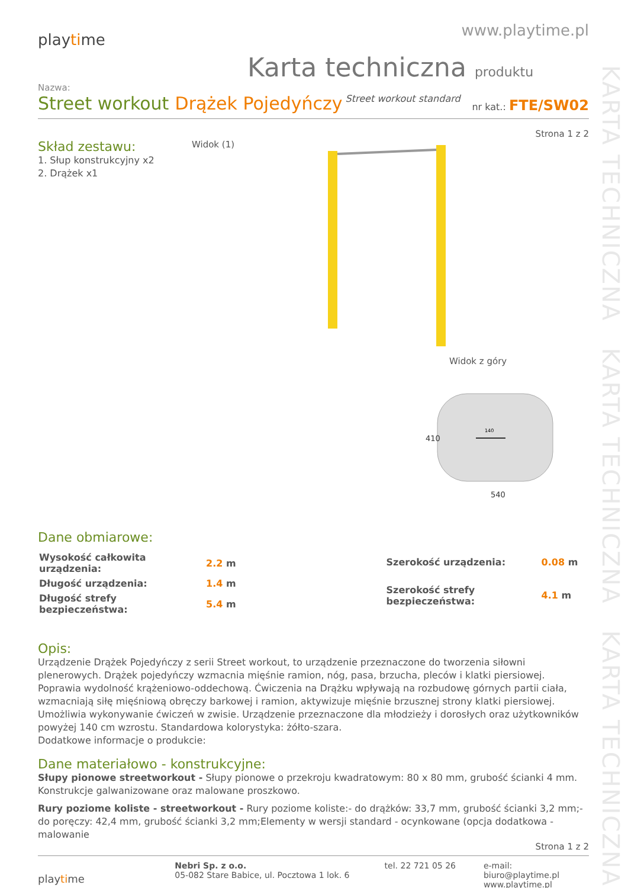KARTA TECHNICZNA KARTA TECHNICZNA KARTA TECHNICZNA
playtime
www.playtime.pl
Karta techniczna produktu
Nazwa:
Street workout Drążek Pojedyńczy Street workout standard nr kat.: FTE/SW02
Strona 1 z 2
Skład zestawu:
1. Słup konstrukcyjny x2
2. Drążek x1
Widok (1)
Widok z góry
140
540
410
Dane obmiarowe:
| Wysokość całkowita urządzenia: | 2.2 m |
| Długość urządzenia: | 1.4 m |
| Długość strefy bezpieczeństwa: | 5.4 m |
| Szerokość urządzenia: | 0.08 m |
| Szerokość strefy bezpieczeństwa: | 4.1 m |
Opis:
Urządzenie Drążek Pojedyńczy z serii Street workout, to urządzenie przeznaczone do tworzenia siłowni plenerowych. Drążek pojedyńczy wzmacnia mięśnie ramion, nóg, pasa, brzucha, pleców i klatki piersiowej. Poprawia wydolność krążeniowo-oddechową. Ćwiczenia na Drążku wpływają na rozbudowę górnych partii ciała, wzmacniają siłę mięśniową obręczy barkowej i ramion, aktywizuje mięśnie brzusznej strony klatki piersiowej. Umożliwia wykonywanie ćwiczeń w zwisie. Urządzenie przeznaczone dla młodzieży i dorosłych oraz użytkowników powyżej 140 cm wzrostu. Standardowa kolorystyka: żółto-szara.
Dodatkowe informacje o produkcie:
Dane materiałowo - konstrukcyjne:
Słupy pionowe streetworkout - Słupy pionowe o przekroju kwadratowym: 80 x 80 mm, grubość ścianki 4 mm. Konstrukcje galwanizowane oraz malowane proszkowo.
Rury poziome koliste - streetworkout - Rury poziome koliste:- do drążków: 33,7 mm, grubość ścianki 3,2 mm;- do poręczy: 42,4 mm, grubość ścianki 3,2 mm;Elementy w wersji standard - ocynkowane (opcja dodatkowa - malowanie
Strona 1 z 2
playtime
Nebri Sp. z o.o.
05-082 Stare Babice, ul. Pocztowa 1 lok. 6
tel. 22 721 05 26 e-mail: biuro@playtime.pl
www.playtime.pl